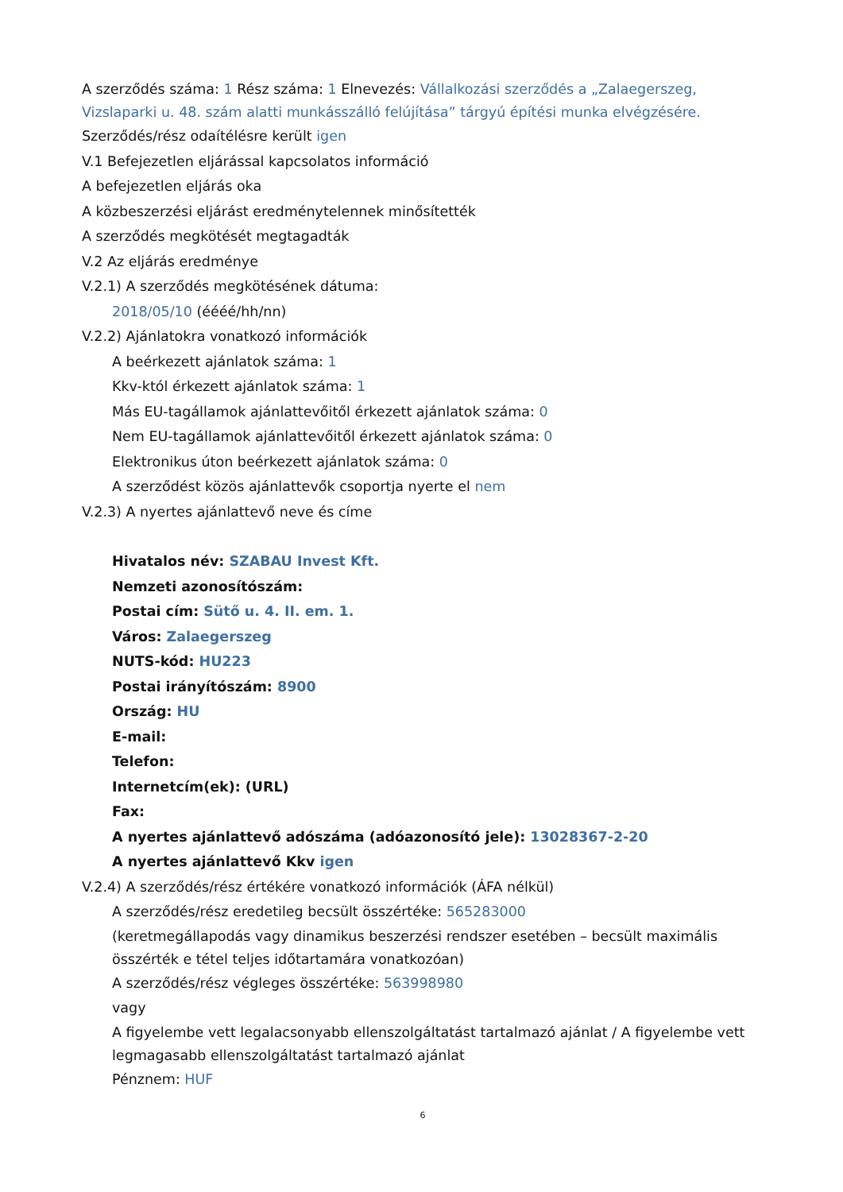A szerződés száma: 1 Rész száma: 1 Elnevezés: Vállalkozási szerződés a „Zalaegerszeg, Vizslaparki u. 48. szám alatti munkásszálló felújítása” tárgyú építési munka elvégzésére.
Szerződés/rész odaítélésre került igen
V.1 Befejezetlen eljárással kapcsolatos információ
A befejezetlen eljárás oka
A közbeszerzési eljárást eredménytelennek minősítették
A szerződés megkötését megtagadták
V.2 Az eljárás eredménye
V.2.1) A szerződés megkötésének dátuma:
2018/05/10 (éééé/hh/nn)
V.2.2) Ajánlatokra vonatkozó információk
A beérkezett ajánlatok száma: 1
Kkv-któl érkezett ajánlatok száma: 1
Más EU-tagállamok ajánlattevőitől érkezett ajánlatok száma: 0
Nem EU-tagállamok ajánlattevőitől érkezett ajánlatok száma: 0
Elektronikus úton beérkezett ajánlatok száma: 0
A szerződést közös ajánlattevők csoportja nyerte el nem
V.2.3) A nyertes ajánlattevő neve és címe
Hivatalos név: SZABAU Invest Kft.
Nemzeti azonosítószám:
Postai cím: Sütő u. 4. II. em. 1.
Város: Zalaegerszeg
NUTS-kód: HU223
Postai irányítószám: 8900
Ország: HU
E-mail:
Telefon:
Internetcím(ek): (URL)
Fax:
A nyertes ajánlattevő adószáma (adóazonosító jele): 13028367-2-20
A nyertes ajánlattevő Kkv igen
V.2.4) A szerződés/rész értékére vonatkozó információk (ÁFA nélkül)
A szerződés/rész eredetileg becsült összértéke: 565283000
(keretmegállapodás vagy dinamikus beszerzési rendszer esetében – becsült maximális összérték e tétel teljes időtartamára vonatkozóan)
A szerződés/rész végleges összértéke: 563998980
vagy
A figyelembe vett legalacsonyabb ellenszolgáltatást tartalmazó ajánlat / A figyelembe vett legmagasabb ellenszolgáltatást tartalmazó ajánlat
Pénznem: HUF
6